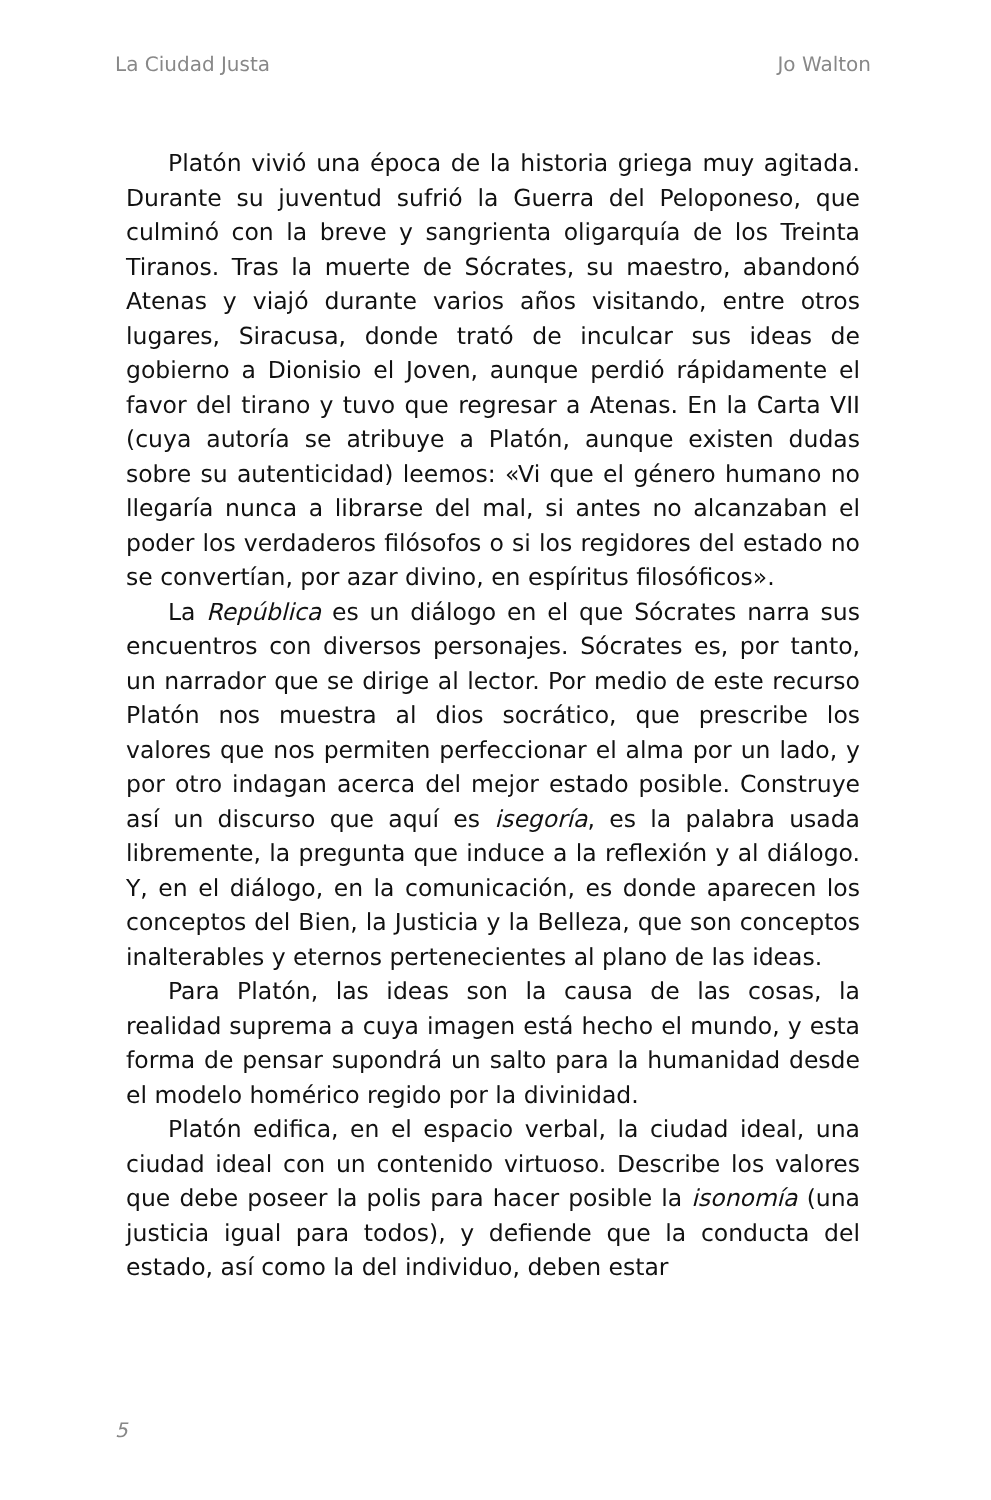La Ciudad Justa Jo Walton
Platón vivió una época de la historia griega muy agitada. Durante su juventud sufrió la Guerra del Peloponeso, que culminó con la breve y sangrienta oligarquía de los Treinta Tiranos. Tras la muerte de Sócrates, su maestro, abandonó Atenas y viajó durante varios años visitando, entre otros lugares, Siracusa, donde trató de inculcar sus ideas de gobierno a Dionisio el Joven, aunque perdió rápidamente el favor del tirano y tuvo que regresar a Atenas. En la Carta VII (cuya autoría se atribuye a Platón, aunque existen dudas sobre su autenticidad) leemos: «Vi que el género humano no llegaría nunca a librarse del mal, si antes no alcanzaban el poder los verdaderos filósofos o si los regidores del estado no se convertían, por azar divino, en espíritus filosóficos».
La República es un diálogo en el que Sócrates narra sus encuentros con diversos personajes. Sócrates es, por tanto, un narrador que se dirige al lector. Por medio de este recurso Platón nos muestra al dios socrático, que prescribe los valores que nos permiten perfeccionar el alma por un lado, y por otro indagan acerca del mejor estado posible. Construye así un discurso que aquí es isegoría, es la palabra usada libremente, la pregunta que induce a la reflexión y al diálogo. Y, en el diálogo, en la comunicación, es donde aparecen los conceptos del Bien, la Justicia y la Belleza, que son conceptos inalterables y eternos pertenecientes al plano de las ideas.
Para Platón, las ideas son la causa de las cosas, la realidad suprema a cuya imagen está hecho el mundo, y esta forma de pensar supondrá un salto para la humanidad desde el modelo homérico regido por la divinidad.
Platón edifica, en el espacio verbal, la ciudad ideal, una ciudad ideal con un contenido virtuoso. Describe los valores que debe poseer la polis para hacer posible la isonomía (una justicia igual para todos), y defiende que la conducta del estado, así como la del individuo, deben estar
5